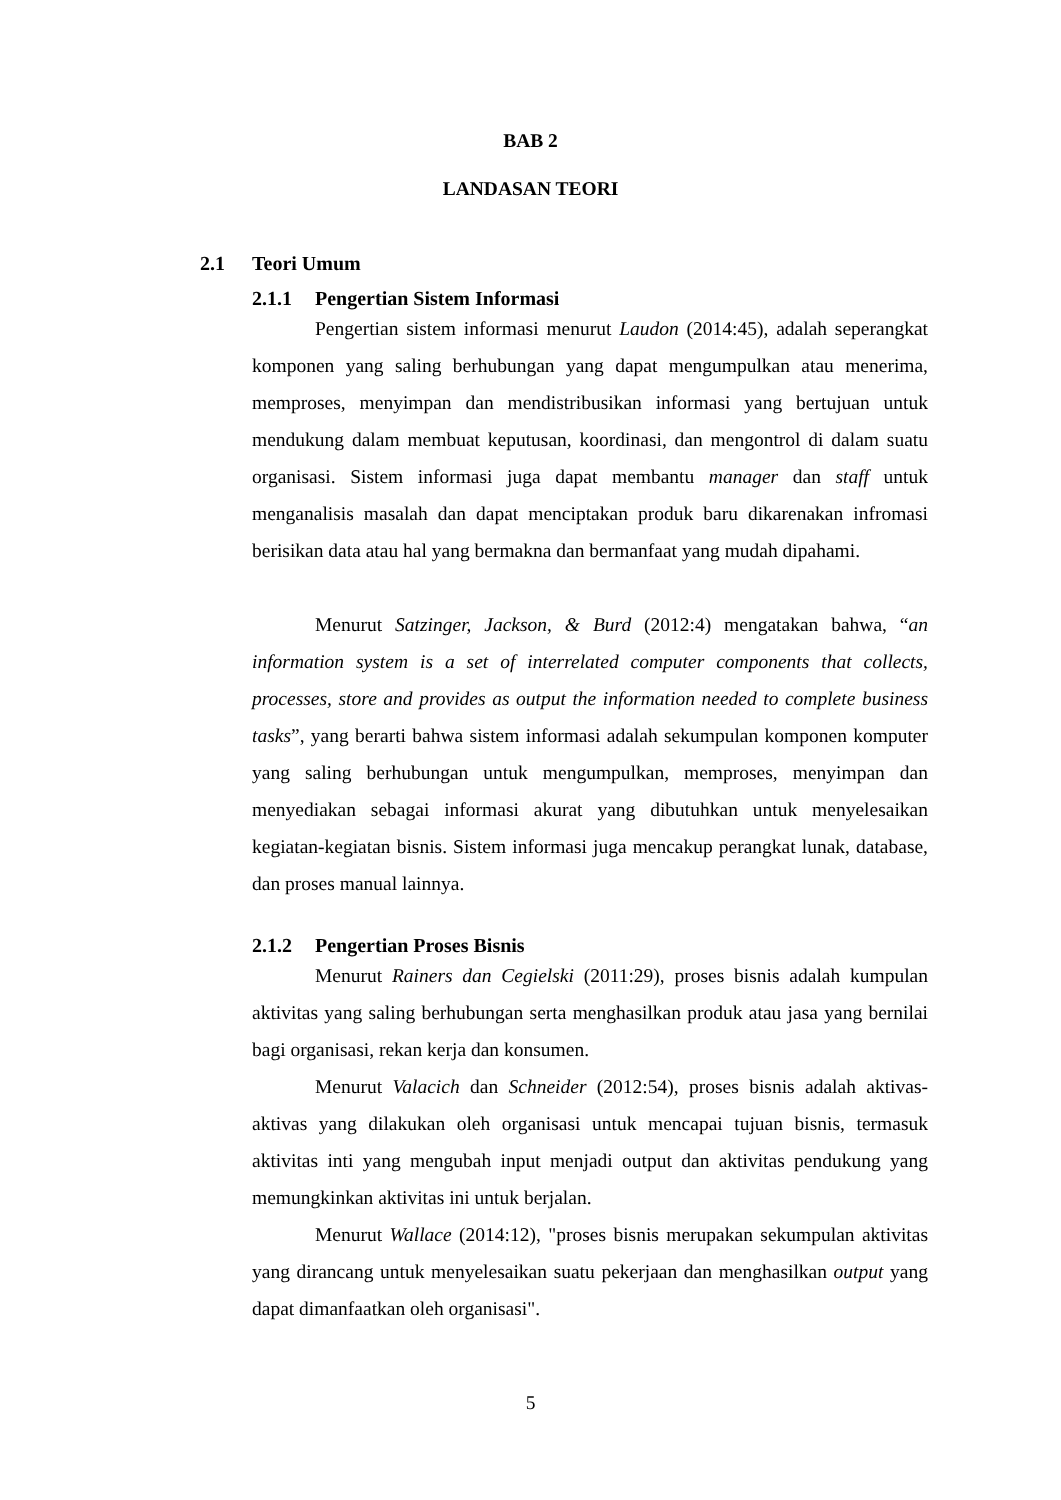BAB 2
LANDASAN TEORI
2.1 Teori Umum
2.1.1 Pengertian Sistem Informasi
Pengertian sistem informasi menurut Laudon (2014:45), adalah seperangkat komponen yang saling berhubungan yang dapat mengumpulkan atau menerima, memproses, menyimpan dan mendistribusikan informasi yang bertujuan untuk mendukung dalam membuat keputusan, koordinasi, dan mengontrol di dalam suatu organisasi. Sistem informasi juga dapat membantu manager dan staff untuk menganalisis masalah dan dapat menciptakan produk baru dikarenakan infromasi berisikan data atau hal yang bermakna dan bermanfaat yang mudah dipahami.
Menurut Satzinger, Jackson, & Burd (2012:4) mengatakan bahwa, “an information system is a set of interrelated computer components that collects, processes, store and provides as output the information needed to complete business tasks”, yang berarti bahwa sistem informasi adalah sekumpulan komponen komputer yang saling berhubungan untuk mengumpulkan, memproses, menyimpan dan menyediakan sebagai informasi akurat yang dibutuhkan untuk menyelesaikan kegiatan-kegiatan bisnis. Sistem informasi juga mencakup perangkat lunak, database, dan proses manual lainnya.
2.1.2 Pengertian Proses Bisnis
Menurut Rainers dan Cegielski (2011:29), proses bisnis adalah kumpulan aktivitas yang saling berhubungan serta menghasilkan produk atau jasa yang bernilai bagi organisasi, rekan kerja dan konsumen.
Menurut Valacich dan Schneider (2012:54), proses bisnis adalah aktivas-aktivas yang dilakukan oleh organisasi untuk mencapai tujuan bisnis, termasuk aktivitas inti yang mengubah input menjadi output dan aktivitas pendukung yang memungkinkan aktivitas ini untuk berjalan.
Menurut Wallace (2014:12), "proses bisnis merupakan sekumpulan aktivitas yang dirancang untuk menyelesaikan suatu pekerjaan dan menghasilkan output yang dapat dimanfaatkan oleh organisasi".
5